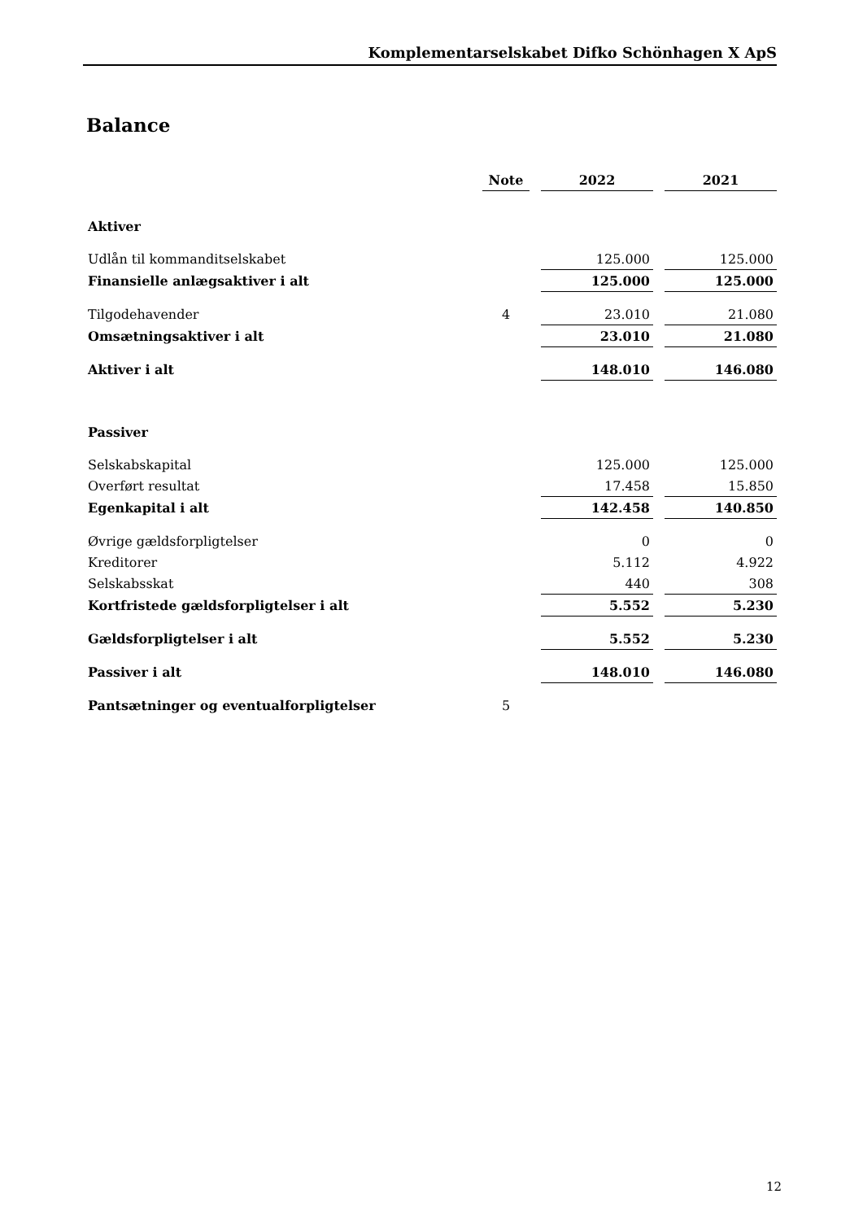Komplementarselskabet Difko Schönhagen X ApS
Balance
| | Note | | 2022 | | 2021 |
| --- | --- | --- | --- | --- | --- |
| Aktiver | | | | | |
| Udlån til kommanditselskabet | | | 125.000 | | 125.000 |
| Finansielle anlægsaktiver i alt | | | 125.000 | | 125.000 |
| Tilgodehavender | 4 | | 23.010 | | 21.080 |
| Omsætningsaktiver i alt | | | 23.010 | | 21.080 |
| Aktiver i alt | | | 148.010 | | 146.080 |
| Passiver | | | | | |
| Selskabskapital | | | 125.000 | | 125.000 |
| Overført resultat | | | 17.458 | | 15.850 |
| Egenkapital i alt | | | 142.458 | | 140.850 |
| Øvrige gældsforpligtelser | | | 0 | | 0 |
| Kreditorer | | | 5.112 | | 4.922 |
| Selskabsskat | | | 440 | | 308 |
| Kortfristede gældsforpligtelser i alt | | | 5.552 | | 5.230 |
| Gældsforpligtelser i alt | | | 5.552 | | 5.230 |
| Passiver i alt | | | 148.010 | | 146.080 |
| Pantsætninger og eventualforpligtelser | 5 | | | | |
12